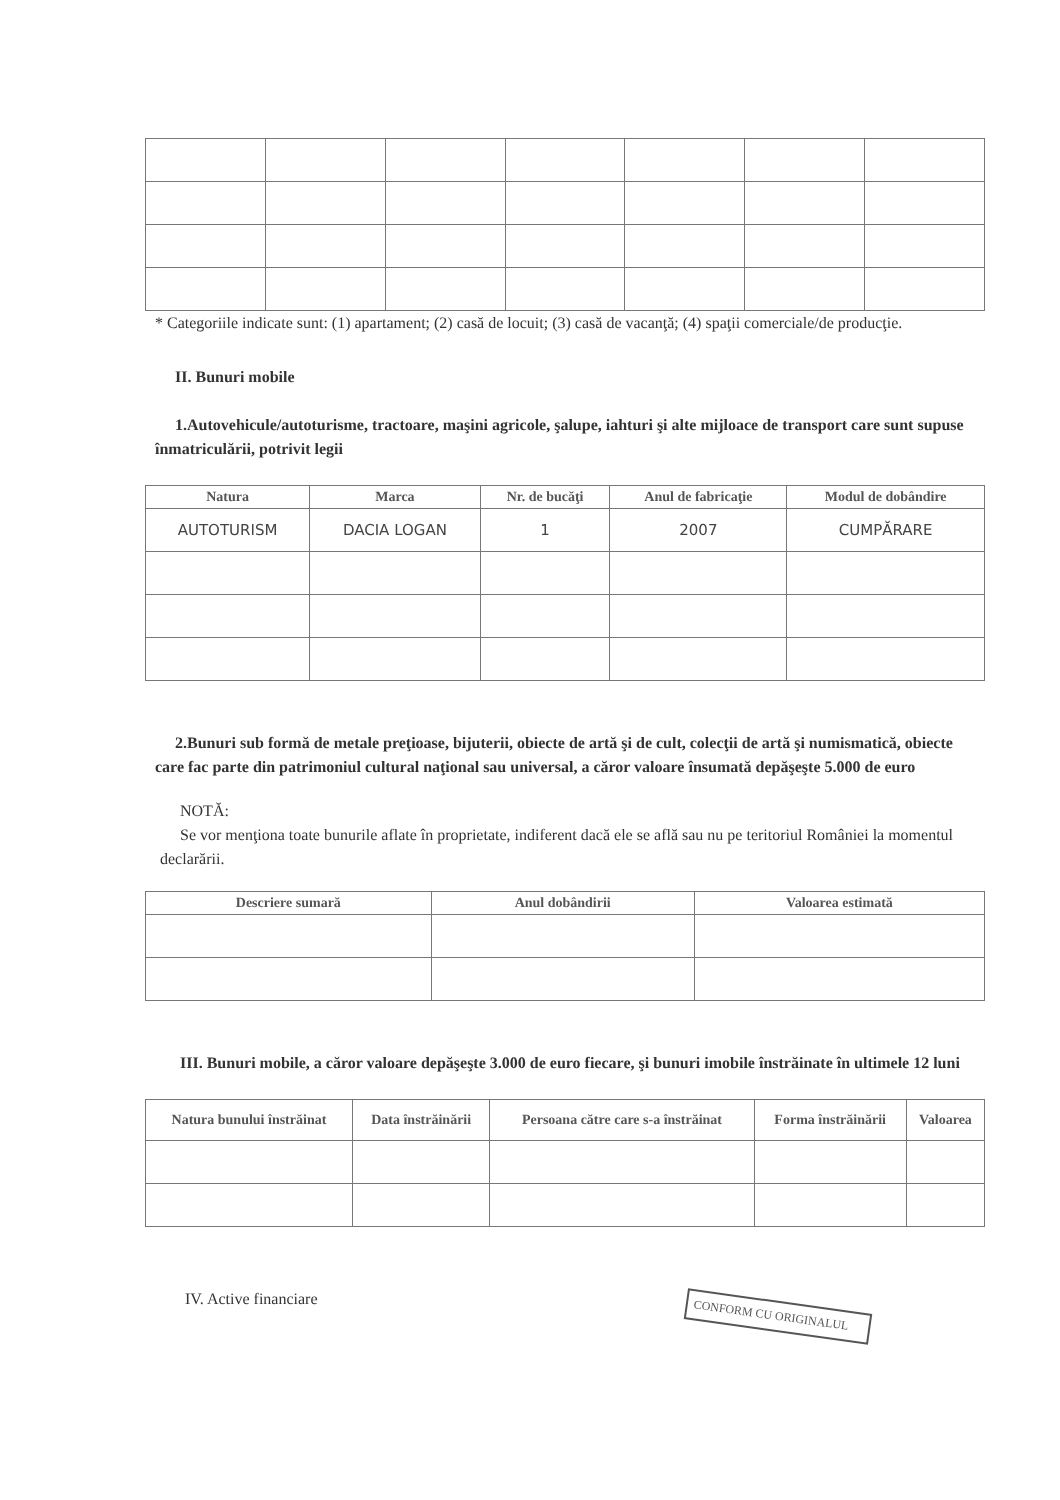* Categoriile indicate sunt: (1) apartament; (2) casă de locuit; (3) casă de vacanţă; (4) spaţii comerciale/de producţie.
II. Bunuri mobile
1.Autovehicule/autoturisme, tractoare, maşini agricole, şalupe, iahturi şi alte mijloace de transport care sunt supuse înmatriculării, potrivit legii
| Natura | Marca | Nr. de bucăţi | Anul de fabricaţie | Modul de dobândire |
| --- | --- | --- | --- | --- |
| AUTOTURISM | DACIA LOGAN | 1 | 2007 | CUMPĂRARE |
2.Bunuri sub formă de metale preţioase, bijuterii, obiecte de artă şi de cult, colecţii de artă şi numismatică, obiecte care fac parte din patrimoniul cultural naţional sau universal, a căror valoare însumată depăşeşte 5.000 de euro
NOTĂ:
Se vor menţiona toate bunurile aflate în proprietate, indiferent dacă ele se află sau nu pe teritoriul României la momentul declarării.
| Descriere sumară | Anul dobândirii | Valoarea estimată |
| --- | --- | --- |
III. Bunuri mobile, a căror valoare depăşeşte 3.000 de euro fiecare, şi bunuri imobile înstrăinate în ultimele 12 luni
| Natura bunului înstrăinat | Data înstrăinării | Persoana către care s-a înstrăinat | Forma înstrăinării | Valoarea |
| --- | --- | --- | --- | --- |
IV. Active financiare
CONFORM CU ORIGINALUL